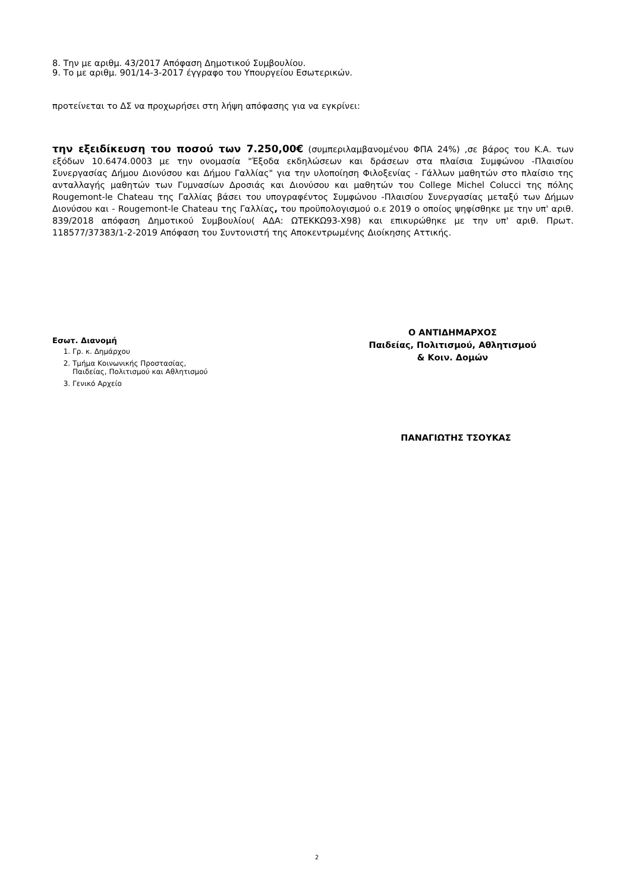8. Την με αριθμ. 43/2017 Απόφαση Δημοτικού Συμβουλίου.
9. Το με αριθμ. 901/14-3-2017 έγγραφο του Υπουργείου Εσωτερικών.
προτείνεται το ΔΣ να προχωρήσει στη λήψη απόφασης για να εγκρίνει:
την εξειδίκευση του ποσού των 7.250,00€ (συμπεριλαμβανομένου ΦΠΑ 24%) ,σε βάρος του Κ.Α. των εξόδων 10.6474.0003 με την ονομασία "Έξοδα εκδηλώσεων και δράσεων στα πλαίσια Συμφώνου -Πλαισίου Συνεργασίας Δήμου Διονύσου και Δήμου Γαλλίας" για την υλοποίηση Φιλοξενίας - Γάλλων μαθητών στο πλαίσιο της ανταλλαγής μαθητών των Γυμνασίων Δροσιάς και Διονύσου και μαθητών του College Michel Colucci της πόλης Rougemont-le Chateau της Γαλλίας βάσει του υπογραφέντος Συμφώνου -Πλαισίου Συνεργασίας μεταξύ των Δήμων Διονύσου και - Rougemont-le Chateau της Γαλλίας, του προϋπολογισμού ο.ε 2019 ο οποίος ψηφίσθηκε με την υπ' αριθ. 839/2018 απόφαση Δημοτικού Συμβουλίου( ΑΔΑ: ΩΤΕΚΚΩ93-Χ98) και επικυρώθηκε με την υπ' αριθ. Πρωτ. 118577/37383/1-2-2019 Απόφαση του Συντονιστή της Αποκεντρωμένης Διοίκησης Αττικής.
Εσωτ. Διανομή
1. Γρ. κ. Δημάρχου
2. Τμήμα Κοινωνικής Προστασίας,
Παιδείας, Πολιτισμού και Αθλητισμού
3. Γενικό Αρχείο
Ο ΑΝΤΙΔΗΜΑΡΧΟΣ
Παιδείας, Πολιτισμού, Αθλητισμού
& Κοιν. Δομών
ΠΑΝΑΓΙΩΤΗΣ ΤΣΟΥΚΑΣ
2